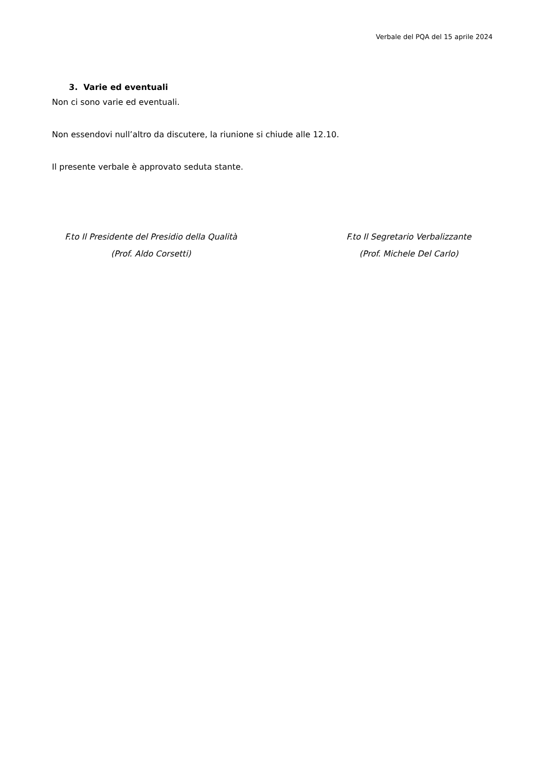Verbale del PQA del 15 aprile 2024
3. Varie ed eventuali
Non ci sono varie ed eventuali.
Non essendovi null’altro da discutere, la riunione si chiude alle 12.10.
Il presente verbale è approvato seduta stante.
F.to Il Presidente del Presidio della Qualità
(Prof. Aldo Corsetti)
F.to Il Segretario Verbalizzante
(Prof. Michele Del Carlo)